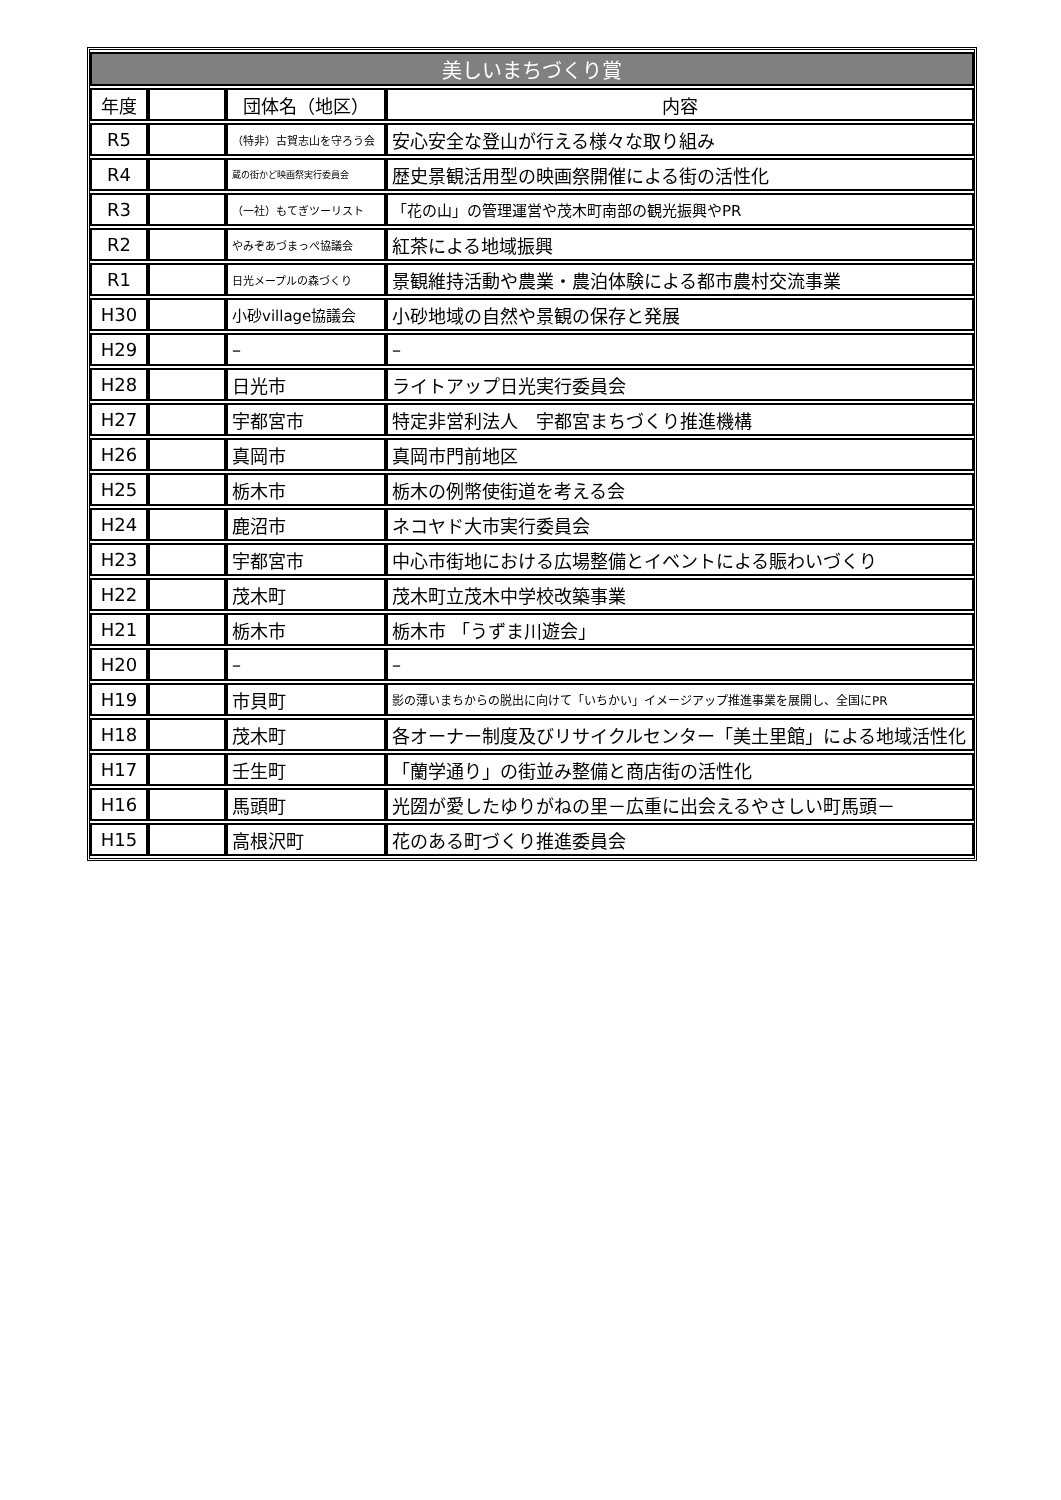| 美しいまちづくり賞 | | | |
| --- | --- | --- | --- |
| 年度 | | 団体名（地区） | 内容 |
| R5 | | （特非）古賀志山を守ろう会 | 安心安全な登山が行える様々な取り組み |
| R4 | | 蔵の街かど映画祭実行委員会 | 歴史景観活用型の映画祭開催による街の活性化 |
| R3 | | （一社）もてぎツーリスト | 「花の山」の管理運営や茂木町南部の観光振興やPR |
| R2 | | やみぞあづまっぺ協議会 | 紅茶による地域振興 |
| R1 | | 日光メープルの森づくり | 景観維持活動や農業・農泊体験による都市農村交流事業 |
| H30 | | 小砂village協議会 | 小砂地域の自然や景観の保存と発展 |
| H29 | | – | – |
| H28 | | 日光市 | ライトアップ日光実行委員会 |
| H27 | | 宇都宮市 | 特定非営利法人 宇都宮まちづくり推進機構 |
| H26 | | 真岡市 | 真岡市門前地区 |
| H25 | | 栃木市 | 栃木の例幣使街道を考える会 |
| H24 | | 鹿沼市 | ネコヤド大市実行委員会 |
| H23 | | 宇都宮市 | 中心市街地における広場整備とイベントによる賑わいづくり |
| H22 | | 茂木町 | 茂木町立茂木中学校改築事業 |
| H21 | | 栃木市 | 栃木市 「うずま川遊会」 |
| H20 | | – | – |
| H19 | | 市貝町 | 影の薄いまちからの脱出に向けて「いちかい」イメージアップ推進事業を展開し、全国にPR |
| H18 | | 茂木町 | 各オーナー制度及びリサイクルセンター「美土里館」による地域活性化 |
| H17 | | 壬生町 | 「蘭学通り」の街並み整備と商店街の活性化 |
| H16 | | 馬頭町 | 光圀が愛したゆりがねの里－広重に出会えるやさしい町馬頭－ |
| H15 | | 高根沢町 | 花のある町づくり推進委員会 |